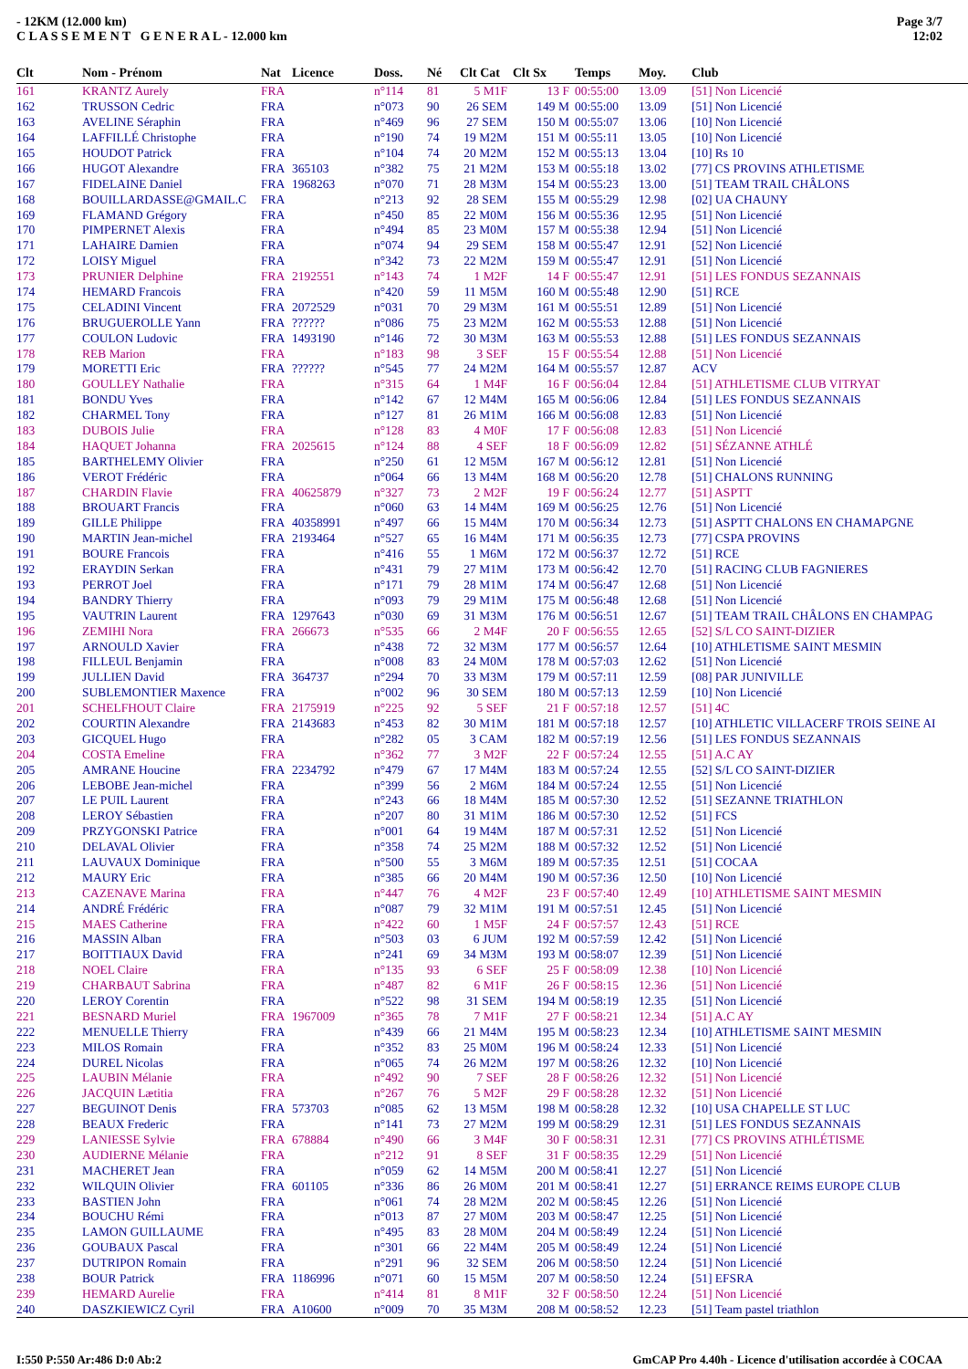- 12KM (12.000 km)
C L A S S E M E N T G E N E R A L - 12.000 km
Page 3/7
12:02
| Clt | Nom - Prénom | Nat | Licence | Doss. | Né | Clt Cat | Clt Sx | Temps | Moy. | Club |
| --- | --- | --- | --- | --- | --- | --- | --- | --- | --- | --- |
| 161 | KRANTZ Aurely | FRA | | n°114 | 81 | 5 M1F | 13 F | 00:55:00 | 13.09 | [51] Non Licencié |
| 162 | TRUSSON Cedric | FRA | | n°073 | 90 | 26 SEM | 149 M | 00:55:00 | 13.09 | [51] Non Licencié |
| 163 | AVELINE Séraphin | FRA | | n°469 | 96 | 27 SEM | 150 M | 00:55:07 | 13.06 | [10] Non Licencié |
| 164 | LAFFILLÉ Christophe | FRA | | n°190 | 74 | 19 M2M | 151 M | 00:55:11 | 13.05 | [10] Non Licencié |
| 165 | HOUDOT Patrick | FRA | | n°104 | 74 | 20 M2M | 152 M | 00:55:13 | 13.04 | [10] Rs 10 |
| 166 | HUGOT Alexandre | FRA | 365103 | n°382 | 75 | 21 M2M | 153 M | 00:55:18 | 13.02 | [77] CS PROVINS ATHLETISME |
| 167 | FIDELAINE Daniel | FRA | 1968263 | n°070 | 71 | 28 M3M | 154 M | 00:55:23 | 13.00 | [51] TEAM TRAIL CHÂLONS |
| 168 | BOUILLARDASSE@GMAIL.C | FRA | | n°213 | 92 | 28 SEM | 155 M | 00:55:29 | 12.98 | [02] UA CHAUNY |
| 169 | FLAMAND Grégory | FRA | | n°450 | 85 | 22 M0M | 156 M | 00:55:36 | 12.95 | [51] Non Licencié |
| 170 | PIMPERNET Alexis | FRA | | n°494 | 85 | 23 M0M | 157 M | 00:55:38 | 12.94 | [51] Non Licencié |
| 171 | LAHAIRE Damien | FRA | | n°074 | 94 | 29 SEM | 158 M | 00:55:47 | 12.91 | [52] Non Licencié |
| 172 | LOISY Miguel | FRA | | n°342 | 73 | 22 M2M | 159 M | 00:55:47 | 12.91 | [51] Non Licencié |
| 173 | PRUNIER Delphine | FRA | 2192551 | n°143 | 74 | 1 M2F | 14 F | 00:55:47 | 12.91 | [51] LES FONDUS SEZANNAIS |
| 174 | HEMARD Francois | FRA | | n°420 | 59 | 11 M5M | 160 M | 00:55:48 | 12.90 | [51] RCE |
| 175 | CELADINI Vincent | FRA | 2072529 | n°031 | 70 | 29 M3M | 161 M | 00:55:51 | 12.89 | [51] Non Licencié |
| 176 | BRUGUEROLLE Yann | FRA | ?????? | n°086 | 75 | 23 M2M | 162 M | 00:55:53 | 12.88 | [51] Non Licencié |
| 177 | COULON Ludovic | FRA | 1493190 | n°146 | 72 | 30 M3M | 163 M | 00:55:53 | 12.88 | [51] LES FONDUS SEZANNAIS |
| 178 | REB Marion | FRA | | n°183 | 98 | 3 SEF | 15 F | 00:55:54 | 12.88 | [51] Non Licencié |
| 179 | MORETTI Eric | FRA | ?????? | n°545 | 77 | 24 M2M | 164 M | 00:55:57 | 12.87 | ACV |
| 180 | GOULLEY Nathalie | FRA | | n°315 | 64 | 1 M4F | 16 F | 00:56:04 | 12.84 | [51] ATHLETISME CLUB VITRYAT |
| 181 | BONDU Yves | FRA | | n°142 | 67 | 12 M4M | 165 M | 00:56:06 | 12.84 | [51] LES FONDUS SEZANNAIS |
| 182 | CHARMEL Tony | FRA | | n°127 | 81 | 26 M1M | 166 M | 00:56:08 | 12.83 | [51] Non Licencié |
| 183 | DUBOIS Julie | FRA | | n°128 | 83 | 4 M0F | 17 F | 00:56:08 | 12.83 | [51] Non Licencié |
| 184 | HAQUET Johanna | FRA | 2025615 | n°124 | 88 | 4 SEF | 18 F | 00:56:09 | 12.82 | [51] SÉZANNE ATHLÉ |
| 185 | BARTHELEMY Olivier | FRA | | n°250 | 61 | 12 M5M | 167 M | 00:56:12 | 12.81 | [51] Non Licencié |
| 186 | VEROT Frédéric | FRA | | n°064 | 66 | 13 M4M | 168 M | 00:56:20 | 12.78 | [51] CHALONS RUNNING |
| 187 | CHARDIN Flavie | FRA | 40625879 | n°327 | 73 | 2 M2F | 19 F | 00:56:24 | 12.77 | [51] ASPTT |
| 188 | BROUART Francis | FRA | | n°060 | 63 | 14 M4M | 169 M | 00:56:25 | 12.76 | [51] Non Licencié |
| 189 | GILLE Philippe | FRA | 40358991 | n°497 | 66 | 15 M4M | 170 M | 00:56:34 | 12.73 | [51] ASPTT CHALONS EN CHAMAPGNE |
| 190 | MARTIN Jean-michel | FRA | 2193464 | n°527 | 65 | 16 M4M | 171 M | 00:56:35 | 12.73 | [77] CSPA PROVINS |
| 191 | BOURE Francois | FRA | | n°416 | 55 | 1 M6M | 172 M | 00:56:37 | 12.72 | [51] RCE |
| 192 | ERAYDIN Serkan | FRA | | n°431 | 79 | 27 M1M | 173 M | 00:56:42 | 12.70 | [51] RACING CLUB FAGNIERES |
| 193 | PERROT Joel | FRA | | n°171 | 79 | 28 M1M | 174 M | 00:56:47 | 12.68 | [51] Non Licencié |
| 194 | BANDRY Thierry | FRA | | n°093 | 79 | 29 M1M | 175 M | 00:56:48 | 12.68 | [51] Non Licencié |
| 195 | VAUTRIN Laurent | FRA | 1297643 | n°030 | 69 | 31 M3M | 176 M | 00:56:51 | 12.67 | [51] TEAM TRAIL CHÂLONS EN CHAMPAG |
| 196 | ZEMIHI Nora | FRA | 266673 | n°535 | 66 | 2 M4F | 20 F | 00:56:55 | 12.65 | [52] S/L CO SAINT-DIZIER |
| 197 | ARNOULD Xavier | FRA | | n°438 | 72 | 32 M3M | 177 M | 00:56:57 | 12.64 | [10] ATHLETISME SAINT MESMIN |
| 198 | FILLEUL Benjamin | FRA | | n°008 | 83 | 24 M0M | 178 M | 00:57:03 | 12.62 | [51] Non Licencié |
| 199 | JULLIEN David | FRA | 364737 | n°294 | 70 | 33 M3M | 179 M | 00:57:11 | 12.59 | [08] PAR JUNIVILLE |
| 200 | SUBLEMONTIER Maxence | FRA | | n°002 | 96 | 30 SEM | 180 M | 00:57:13 | 12.59 | [10] Non Licencié |
| 201 | SCHELFHOUT Claire | FRA | 2175919 | n°225 | 92 | 5 SEF | 21 F | 00:57:18 | 12.57 | [51] 4C |
| 202 | COURTIN Alexandre | FRA | 2143683 | n°453 | 82 | 30 M1M | 181 M | 00:57:18 | 12.57 | [10] ATHLETIC VILLACERF TROIS SEINE AI |
| 203 | GICQUEL Hugo | FRA | | n°282 | 05 | 3 CAM | 182 M | 00:57:19 | 12.56 | [51] LES FONDUS SEZANNAIS |
| 204 | COSTA Emeline | FRA | | n°362 | 77 | 3 M2F | 22 F | 00:57:24 | 12.55 | [51] A.C AY |
| 205 | AMRANE Houcine | FRA | 2234792 | n°479 | 67 | 17 M4M | 183 M | 00:57:24 | 12.55 | [52] S/L CO SAINT-DIZIER |
| 206 | LEBOBE Jean-michel | FRA | | n°399 | 56 | 2 M6M | 184 M | 00:57:24 | 12.55 | [51] Non Licencié |
| 207 | LE PUIL Laurent | FRA | | n°243 | 66 | 18 M4M | 185 M | 00:57:30 | 12.52 | [51] SEZANNE TRIATHLON |
| 208 | LEROY Sébastien | FRA | | n°207 | 80 | 31 M1M | 186 M | 00:57:30 | 12.52 | [51] FCS |
| 209 | PRZYGONSKI Patrice | FRA | | n°001 | 64 | 19 M4M | 187 M | 00:57:31 | 12.52 | [51] Non Licencié |
| 210 | DELAVAL Olivier | FRA | | n°358 | 74 | 25 M2M | 188 M | 00:57:32 | 12.52 | [51] Non Licencié |
| 211 | LAUVAUX Dominique | FRA | | n°500 | 55 | 3 M6M | 189 M | 00:57:35 | 12.51 | [51] COCAA |
| 212 | MAURY Eric | FRA | | n°385 | 66 | 20 M4M | 190 M | 00:57:36 | 12.50 | [10] Non Licencié |
| 213 | CAZENAVE Marina | FRA | | n°447 | 76 | 4 M2F | 23 F | 00:57:40 | 12.49 | [10] ATHLETISME SAINT MESMIN |
| 214 | ANDRÉ Frédéric | FRA | | n°087 | 79 | 32 M1M | 191 M | 00:57:51 | 12.45 | [51] Non Licencié |
| 215 | MAES Catherine | FRA | | n°422 | 60 | 1 M5F | 24 F | 00:57:57 | 12.43 | [51] RCE |
| 216 | MASSIN Alban | FRA | | n°503 | 03 | 6 JUM | 192 M | 00:57:59 | 12.42 | [51] Non Licencié |
| 217 | BOITTIAUX David | FRA | | n°241 | 69 | 34 M3M | 193 M | 00:58:07 | 12.39 | [51] Non Licencié |
| 218 | NOEL Claire | FRA | | n°135 | 93 | 6 SEF | 25 F | 00:58:09 | 12.38 | [10] Non Licencié |
| 219 | CHARBAUT Sabrina | FRA | | n°487 | 82 | 6 M1F | 26 F | 00:58:15 | 12.36 | [51] Non Licencié |
| 220 | LEROY Corentin | FRA | | n°522 | 98 | 31 SEM | 194 M | 00:58:19 | 12.35 | [51] Non Licencié |
| 221 | BESNARD Muriel | FRA | 1967009 | n°365 | 78 | 7 M1F | 27 F | 00:58:21 | 12.34 | [51] A.C AY |
| 222 | MENUELLE Thierry | FRA | | n°439 | 66 | 21 M4M | 195 M | 00:58:23 | 12.34 | [10] ATHLETISME SAINT MESMIN |
| 223 | MILOS Romain | FRA | | n°352 | 83 | 25 M0M | 196 M | 00:58:24 | 12.33 | [51] Non Licencié |
| 224 | DUREL Nicolas | FRA | | n°065 | 74 | 26 M2M | 197 M | 00:58:26 | 12.32 | [10] Non Licencié |
| 225 | LAUBIN Mélanie | FRA | | n°492 | 90 | 7 SEF | 28 F | 00:58:26 | 12.32 | [51] Non Licencié |
| 226 | JACQUIN Lætitia | FRA | | n°267 | 76 | 5 M2F | 29 F | 00:58:28 | 12.32 | [51] Non Licencié |
| 227 | BEGUINOT Denis | FRA | 573703 | n°085 | 62 | 13 M5M | 198 M | 00:58:28 | 12.32 | [10] USA CHAPELLE ST LUC |
| 228 | BEAUX Frederic | FRA | | n°141 | 73 | 27 M2M | 199 M | 00:58:29 | 12.31 | [51] LES FONDUS SEZANNAIS |
| 229 | LANIESSE Sylvie | FRA | 678884 | n°490 | 66 | 3 M4F | 30 F | 00:58:31 | 12.31 | [77] CS PROVINS ATHLÉTISME |
| 230 | AUDIERNE Mélanie | FRA | | n°212 | 91 | 8 SEF | 31 F | 00:58:35 | 12.29 | [51] Non Licencié |
| 231 | MACHERET Jean | FRA | | n°059 | 62 | 14 M5M | 200 M | 00:58:41 | 12.27 | [51] Non Licencié |
| 232 | WILQUIN Olivier | FRA | 601105 | n°336 | 86 | 26 M0M | 201 M | 00:58:41 | 12.27 | [51] ERRANCE REIMS EUROPE CLUB |
| 233 | BASTIEN John | FRA | | n°061 | 74 | 28 M2M | 202 M | 00:58:45 | 12.26 | [51] Non Licencié |
| 234 | BOUCHU Rémi | FRA | | n°013 | 87 | 27 M0M | 203 M | 00:58:47 | 12.25 | [51] Non Licencié |
| 235 | LAMON GUILLAUME | FRA | | n°495 | 83 | 28 M0M | 204 M | 00:58:49 | 12.24 | [51] Non Licencié |
| 236 | GOUBAUX Pascal | FRA | | n°301 | 66 | 22 M4M | 205 M | 00:58:49 | 12.24 | [51] Non Licencié |
| 237 | DUTRIPON Romain | FRA | | n°291 | 96 | 32 SEM | 206 M | 00:58:50 | 12.24 | [51] Non Licencié |
| 238 | BOUR Patrick | FRA | 1186996 | n°071 | 60 | 15 M5M | 207 M | 00:58:50 | 12.24 | [51] EFSRA |
| 239 | HEMARD Aurelie | FRA | | n°414 | 81 | 8 M1F | 32 F | 00:58:50 | 12.24 | [51] Non Licencié |
| 240 | DASZKIEWICZ Cyril | FRA | A10600 | n°009 | 70 | 35 M3M | 208 M | 00:58:52 | 12.23 | [51] Team pastel triathlon |
I:550 P:550 Ar:486 D:0 Ab:2 GmCAP Pro 4.40h - Licence d'utilisation accordée à COCAA